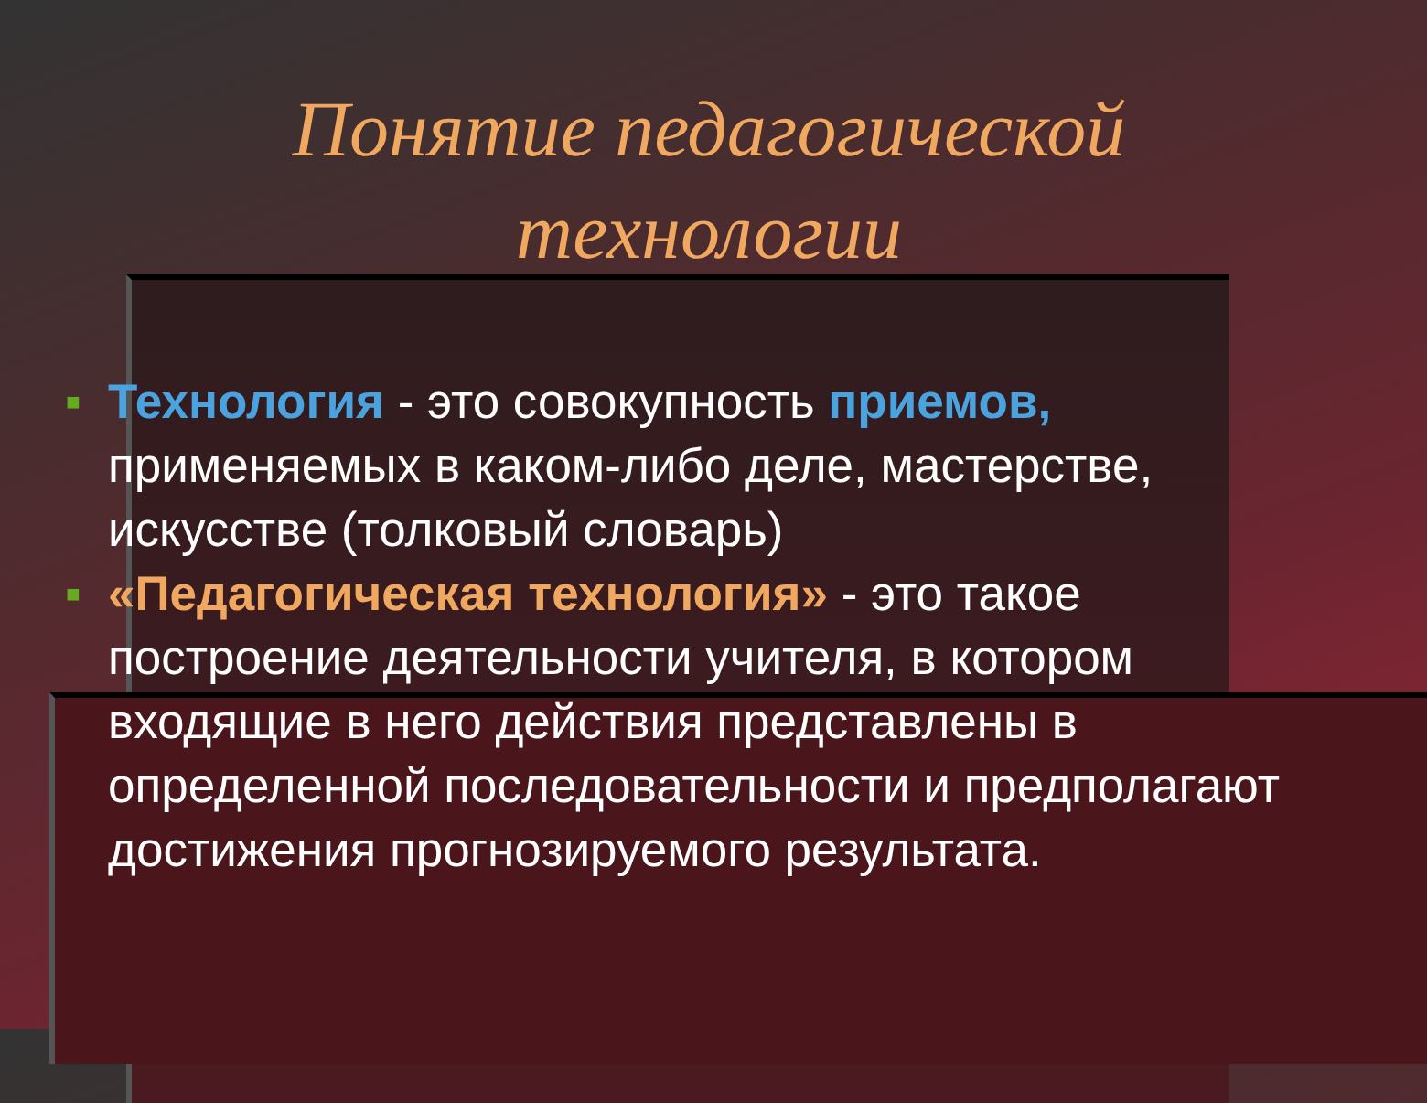Понятие педагогической технологии
■ Технология - это совокупность приемов, применяемых в каком-либо деле, мастерстве, искусстве (толковый словарь)
■ «Педагогическая технология» - это такое построение деятельности учителя, в котором входящие в него действия представлены в определенной последовательности и предполагают достижения прогнозируемого результата.